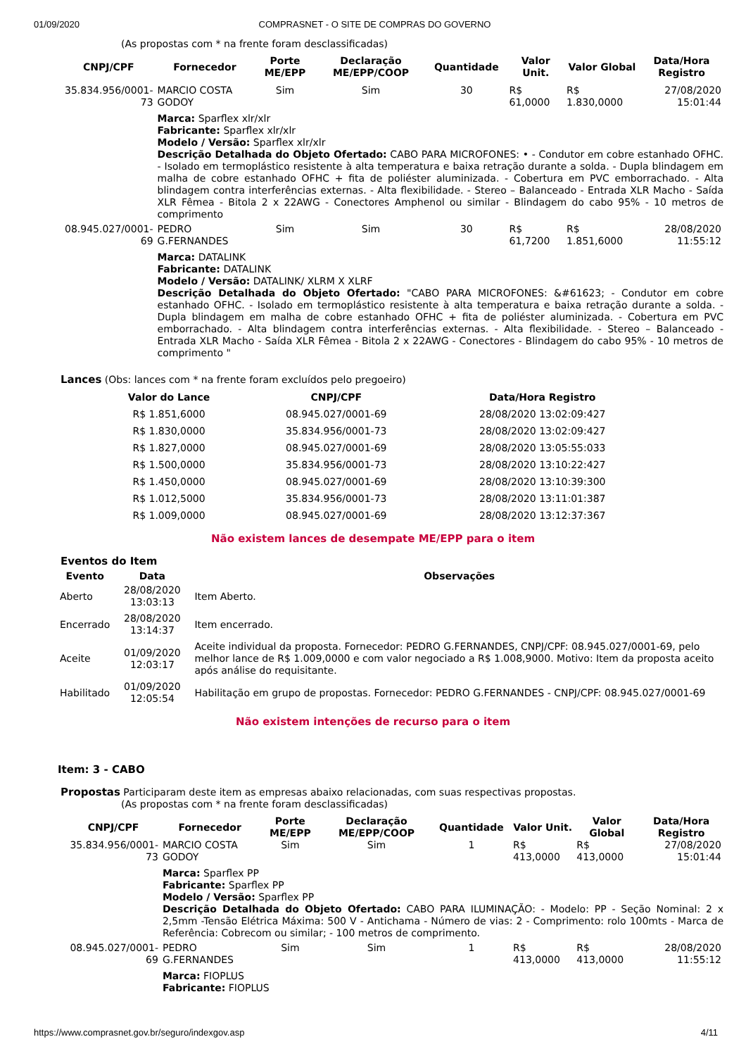01/09/2020 COMPRASNET - O SITE DE COMPRAS DO GOVERNO
(As propostas com * na frente foram desclassificadas)
| CNPJ/CPF | Fornecedor | Porte ME/EPP | Declaração ME/EPP/COOP | Quantidade | Valor Unit. | Valor Global | Data/Hora Registro |
| --- | --- | --- | --- | --- | --- | --- | --- |
| 35.834.956/0001-73 | MARCIO COSTA GODOY | Sim | Sim | 30 | R$ 61,0000 | R$ 1.830,0000 | 27/08/2020 15:01:44 |
| | Marca: Sparflex xlr/xlr Fabricante: Sparflex xlr/xlr Modelo / Versão: Sparflex xlr/xlr Descrição Detalhada do Objeto Ofertado: CABO PARA MICROFONES: • - Condutor em cobre estanhado OFHC. - Isolado em termoplástico resistente à alta temperatura e baixa retração durante a solda. - Dupla blindagem em malha de cobre estanhado OFHC + fita de poliéster aluminizada. - Cobertura em PVC emborrachado. - Alta blindagem contra interferências externas. - Alta flexibilidade. - Stereo – Balanceado - Entrada XLR Macho - Saída XLR Fêmea - Bitola 2 x 22AWG - Conectores Amphenol ou similar - Blindagem do cabo 95% - 10 metros de comprimento | | | | | | |
| 08.945.027/0001-69 | PEDRO G.FERNANDES | Sim | Sim | 30 | R$ 61,7200 | R$ 1.851,6000 | 28/08/2020 11:55:12 |
| | Marca: DATALINK Fabricante: DATALINK Modelo / Versão: DATALINK/ XLRM X XLRF Descrição Detalhada do Objeto Ofertado: "CABO PARA MICROFONES: &#61623; - Condutor em cobre estanhado OFHC. - Isolado em termoplástico resistente à alta temperatura e baixa retração durante a solda. - Dupla blindagem em malha de cobre estanhado OFHC + fita de poliéster aluminizada. - Cobertura em PVC emborrachado. - Alta blindagem contra interferências externas. - Alta flexibilidade. - Stereo – Balanceado - Entrada XLR Macho - Saída XLR Fêmea - Bitola 2 x 22AWG - Conectores - Blindagem do cabo 95% - 10 metros de comprimento " | | | | | | |
Lances (Obs: lances com * na frente foram excluídos pelo pregoeiro)
| Valor do Lance | CNPJ/CPF | Data/Hora Registro |
| --- | --- | --- |
| R$ 1.851,6000 | 08.945.027/0001-69 | 28/08/2020 13:02:09:427 |
| R$ 1.830,0000 | 35.834.956/0001-73 | 28/08/2020 13:02:09:427 |
| R$ 1.827,0000 | 08.945.027/0001-69 | 28/08/2020 13:05:55:033 |
| R$ 1.500,0000 | 35.834.956/0001-73 | 28/08/2020 13:10:22:427 |
| R$ 1.450,0000 | 08.945.027/0001-69 | 28/08/2020 13:10:39:300 |
| R$ 1.012,5000 | 35.834.956/0001-73 | 28/08/2020 13:11:01:387 |
| R$ 1.009,0000 | 08.945.027/0001-69 | 28/08/2020 13:12:37:367 |
Não existem lances de desempate ME/EPP para o item
Eventos do Item
| Evento | Data | Observações |
| --- | --- | --- |
| Aberto | 28/08/2020 13:03:13 | Item Aberto. |
| Encerrado | 28/08/2020 13:14:37 | Item encerrado. |
| Aceite | 01/09/2020 12:03:17 | Aceite individual da proposta. Fornecedor: PEDRO G.FERNANDES, CNPJ/CPF: 08.945.027/0001-69, pelo melhor lance de R$ 1.009,0000 e com valor negociado a R$ 1.008,9000. Motivo: Item da proposta aceito após análise do requisitante. |
| Habilitado | 01/09/2020 12:05:54 | Habilitação em grupo de propostas. Fornecedor: PEDRO G.FERNANDES - CNPJ/CPF: 08.945.027/0001-69 |
Não existem intenções de recurso para o item
Item: 3 - CABO
Propostas Participaram deste item as empresas abaixo relacionadas, com suas respectivas propostas.
(As propostas com * na frente foram desclassificadas)
| CNPJ/CPF | Fornecedor | Porte ME/EPP | Declaração ME/EPP/COOP | Quantidade | Valor Unit. | Valor Global | Data/Hora Registro |
| --- | --- | --- | --- | --- | --- | --- | --- |
| 35.834.956/0001-73 | MARCIO COSTA GODOY | Sim | Sim | 1 | R$ 413,0000 | R$ 413,0000 | 27/08/2020 15:01:44 |
| | Marca: Sparflex PP Fabricante: Sparflex PP Modelo / Versão: Sparflex PP Descrição Detalhada do Objeto Ofertado: CABO PARA ILUMINAÇÃO: - Modelo: PP - Seção Nominal: 2 x 2,5mm -Tensão Elétrica Máxima: 500 V - Antichama - Número de vias: 2 - Comprimento: rolo 100mts - Marca de Referência: Cobrecom ou similar; - 100 metros de comprimento. | | | | | | |
| 08.945.027/0001-69 | PEDRO G.FERNANDES | Sim | Sim | 1 | R$ 413,0000 | R$ 413,0000 | 28/08/2020 11:55:12 |
| | Marca: FIOPLUS Fabricante: FIOPLUS | | | | | | |
https://www.comprasnet.gov.br/seguro/indexgov.asp
4/11